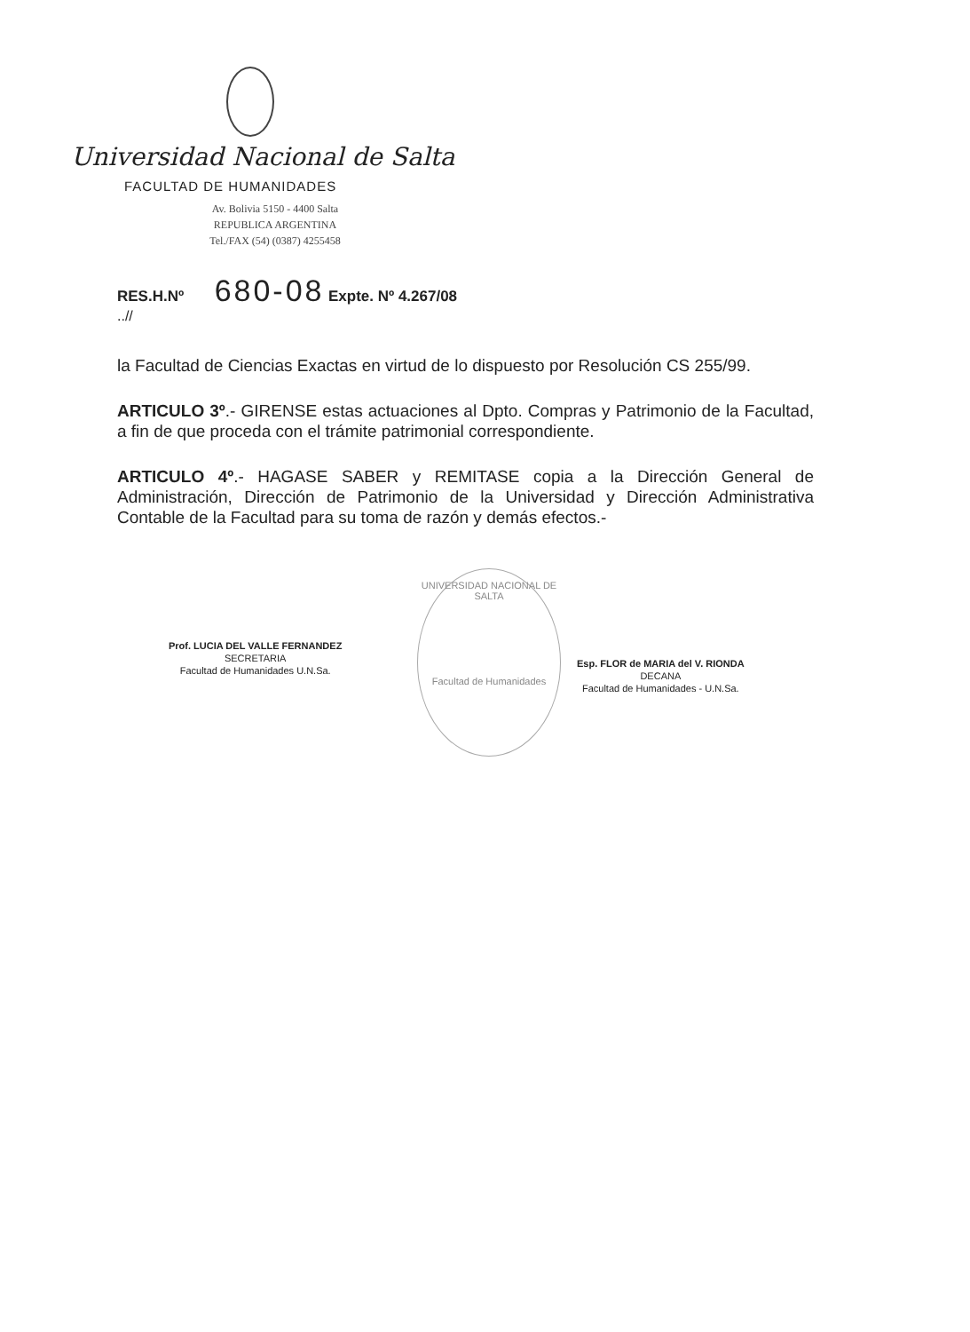Universidad Nacional de Salta
FACULTAD DE HUMANIDADES
Av. Bolivia 5150 - 4400 Salta
REPUBLICA ARGENTINA
Tel./FAX (54) (0387) 4255458
RES.H.Nº 680-08 Expte. Nº 4.267/08
..//
la Facultad de Ciencias Exactas en virtud de lo dispuesto por Resolución CS 255/99.
ARTICULO 3º.- GIRENSE estas actuaciones al Dpto. Compras y Patrimonio de la Facultad, a fin de que proceda con el trámite patrimonial correspondiente.
ARTICULO 4º.- HAGASE SABER y REMITASE copia a la Dirección General de Administración, Dirección de Patrimonio de la Universidad y Dirección Administrativa Contable de la Facultad para su toma de razón y demás efectos.-
UNIVERSIDAD NACIONAL DE SALTA
Facultad de Humanidades
Prof. LUCIA DEL VALLE FERNANDEZ
SECRETARIA
Facultad de Humanidades U.N.Sa.
Esp. FLOR de MARIA del V. RIONDA
DECANA
Facultad de Humanidades - U.N.Sa.